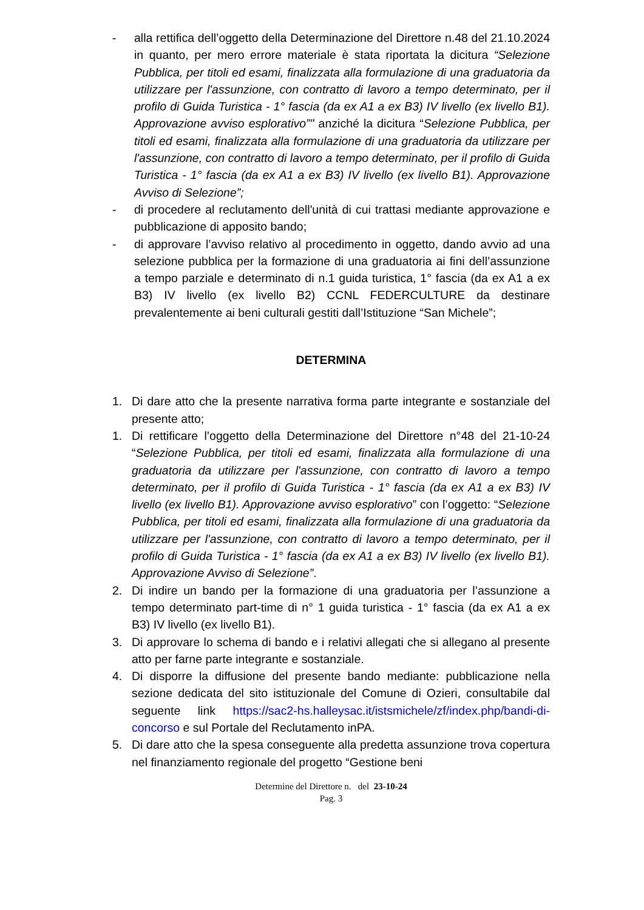- alla rettifica dell’oggetto della Determinazione del Direttore n.48 del 21.10.2024 in quanto, per mero errore materiale è stata riportata la dicitura “Selezione Pubblica, per titoli ed esami, finalizzata alla formulazione di una graduatoria da utilizzare per l'assunzione, con contratto di lavoro a tempo determinato, per il profilo di Guida Turistica - 1° fascia (da ex A1 a ex B3) IV livello (ex livello B1). Approvazione avviso esplorativo”" anziché la dicitura “Selezione Pubblica, per titoli ed esami, finalizzata alla formulazione di una graduatoria da utilizzare per l'assunzione, con contratto di lavoro a tempo determinato, per il profilo di Guida Turistica - 1° fascia (da ex A1 a ex B3) IV livello (ex livello B1). Approvazione Avviso di Selezione”;
- di procedere al reclutamento dell'unità di cui trattasi mediante approvazione e pubblicazione di apposito bando;
- di approvare l’avviso relativo al procedimento in oggetto, dando avvio ad una selezione pubblica per la formazione di una graduatoria ai fini dell’assunzione a tempo parziale e determinato di n.1 guida turistica, 1° fascia (da ex A1 a ex B3) IV livello (ex livello B2) CCNL FEDERCULTURE da destinare prevalentemente ai beni culturali gestiti dall’Istituzione “San Michele”;
DETERMINA
1. Di dare atto che la presente narrativa forma parte integrante e sostanziale del presente atto;
1. Di rettificare l’oggetto della Determinazione del Direttore n°48 del 21-10-24 “Selezione Pubblica, per titoli ed esami, finalizzata alla formulazione di una graduatoria da utilizzare per l'assunzione, con contratto di lavoro a tempo determinato, per il profilo di Guida Turistica - 1° fascia (da ex A1 a ex B3) IV livello (ex livello B1). Approvazione avviso esplorativo” con l’oggetto: “Selezione Pubblica, per titoli ed esami, finalizzata alla formulazione di una graduatoria da utilizzare per l'assunzione, con contratto di lavoro a tempo determinato, per il profilo di Guida Turistica - 1° fascia (da ex A1 a ex B3) IV livello (ex livello B1). Approvazione Avviso di Selezione”.
2. Di indire un bando per la formazione di una graduatoria per l’assunzione a tempo determinato part-time di n° 1 guida turistica - 1° fascia (da ex A1 a ex B3) IV livello (ex livello B1).
3. Di approvare lo schema di bando e i relativi allegati che si allegano al presente atto per farne parte integrante e sostanziale.
4. Di disporre la diffusione del presente bando mediante: pubblicazione nella sezione dedicata del sito istituzionale del Comune di Ozieri, consultabile dal seguente link https://sac2-hs.halleysac.it/istsmichele/zf/index.php/bandi-di-concorso e sul Portale del Reclutamento inPA.
5. Di dare atto che la spesa conseguente alla predetta assunzione trova copertura nel finanziamento regionale del progetto “Gestione beni
Determine del Direttore n. del 23-10-24
Pag. 3